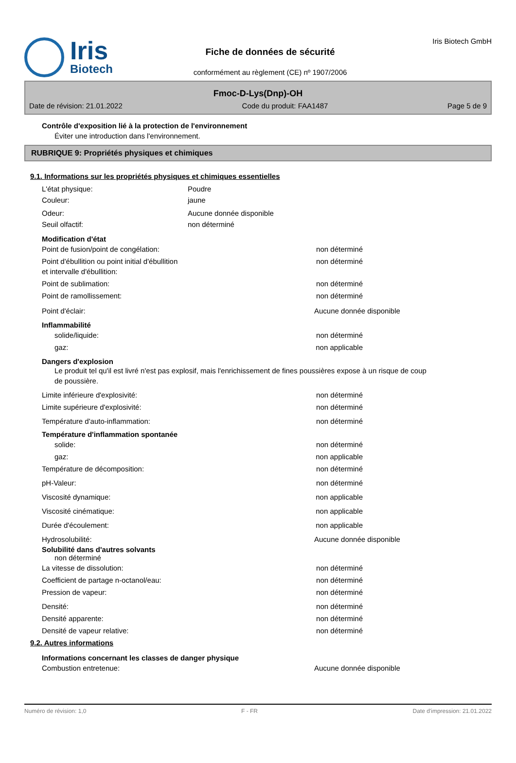Iris
Biotech
Fiche de données de sécurité
conformément au règlement (CE) nº 1907/2006
Iris Biotech GmbH
Fmoc-D-Lys(Dnp)-OH
Date de révision: 21.01.2022 Code du produit: FAA1487 Page 5 de 9
Contrôle d'exposition lié à la protection de l'environnement
Éviter une introduction dans l'environnement.
RUBRIQUE 9: Propriétés physiques et chimiques
9.1. Informations sur les propriétés physiques et chimiques essentielles
L'état physique: Poudre
Couleur: jaune
Odeur: Aucune donnée disponible
Seuil olfactif: non déterminé
Modification d'état
Point de fusion/point de congélation: non déterminé
Point d'ébullition ou point initial d'ébullition
et intervalle d'ébullition: non déterminé
Point de sublimation: non déterminé
Point de ramollissement: non déterminé
Point d'éclair: Aucune donnée disponible
Inflammabilité
solide/liquide: non déterminé
gaz: non applicable
Dangers d'explosion
Le produit tel qu'il est livré n'est pas explosif, mais l'enrichissement de fines poussières expose à un risque de coup de poussière.
Limite inférieure d'explosivité: non déterminé
Limite supérieure d'explosivité: non déterminé
Température d'auto-inflammation: non déterminé
Température d'inflammation spontanée
solide: non déterminé
gaz: non applicable
Température de décomposition: non déterminé
pH-Valeur: non déterminé
Viscosité dynamique: non applicable
Viscosité cinématique: non applicable
Durée d'écoulement: non applicable
Hydrosolubilité: Aucune donnée disponible
Solubilité dans d'autres solvants
non déterminé
La vitesse de dissolution: non déterminé
Coefficient de partage n-octanol/eau: non déterminé
Pression de vapeur: non déterminé
Densité: non déterminé
Densité apparente: non déterminé
Densité de vapeur relative: non déterminé
9.2. Autres informations
Informations concernant les classes de danger physique
Combustion entretenue: Aucune donnée disponible
Numéro de révision: 1,0 F - FR Date d'impression: 21.01.2022